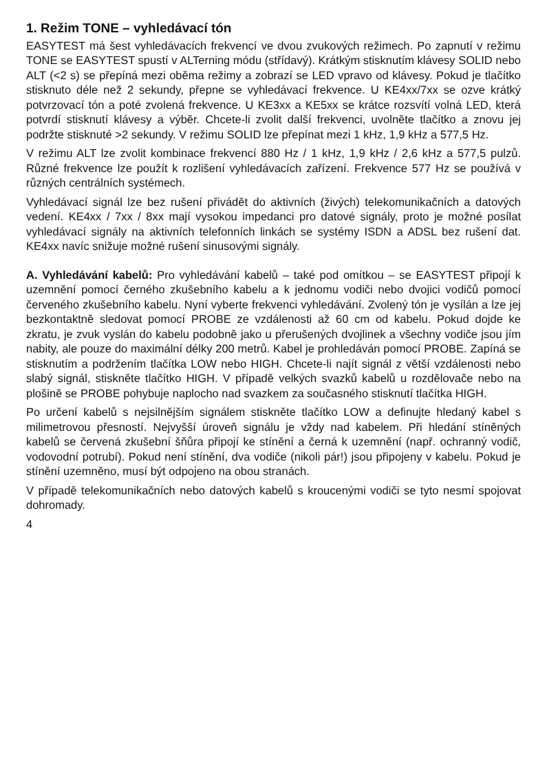1. Režim TONE – vyhledávací tón
EASYTEST má šest vyhledávacích frekvencí ve dvou zvukových režimech. Po zapnutí v režimu TONE se EASYTEST spustí v ALTerning módu (střídavý). Krátkým stisknutím klávesy SOLID nebo ALT (<2 s) se přepíná mezi oběma režimy a zobrazí se LED vpravo od klávesy. Pokud je tlačítko stisknuto déle než 2 sekundy, přepne se vyhledávací frekvence. U KE4xx/7xx se ozve krátký potvrzovací tón a poté zvolená frekvence. U KE3xx a KE5xx se krátce rozsvítí volná LED, která potvrdí stisknutí klávesy a výběr. Chcete-li zvolit další frekvenci, uvolněte tlačítko a znovu jej podržte stisknuté >2 sekundy. V režimu SOLID lze přepínat mezi 1 kHz, 1,9 kHz a 577,5 Hz.
V režimu ALT lze zvolit kombinace frekvencí 880 Hz / 1 kHz, 1,9 kHz / 2,6 kHz a 577,5 pulzů. Různé frekvence lze použít k rozlišení vyhledávacích zařízení. Frekvence 577 Hz se používá v různých centrálních systémech.
Vyhledávací signál lze bez rušení přivádět do aktivních (živých) telekomunikačních a datových vedení. KE4xx / 7xx / 8xx mají vysokou impedanci pro datové signály, proto je možné posílat vyhledávací signály na aktivních telefonních linkách se systémy ISDN a ADSL bez rušení dat. KE4xx navíc snižuje možné rušení sinusovými signály.
A. Vyhledávání kabelů: Pro vyhledávání kabelů – také pod omítkou – se EASYTEST připojí k uzemnění pomocí černého zkušebního kabelu a k jednomu vodiči nebo dvojici vodičů pomocí červeného zkušebního kabelu. Nyní vyberte frekvenci vyhledávání. Zvolený tón je vysílán a lze jej bezkontaktně sledovat pomocí PROBE ze vzdálenosti až 60 cm od kabelu. Pokud dojde ke zkratu, je zvuk vyslán do kabelu podobně jako u přerušených dvojlinek a všechny vodiče jsou jím nabity, ale pouze do maximální délky 200 metrů. Kabel je prohledáván pomocí PROBE. Zapíná se stisknutím a podržením tlačítka LOW nebo HIGH. Chcete-li najít signál z větší vzdálenosti nebo slabý signál, stiskněte tlačítko HIGH. V případě velkých svazků kabelů u rozdělovače nebo na plošině se PROBE pohybuje naplocho nad svazkem za současného stisknutí tlačítka HIGH.
Po určení kabelů s nejsilnějším signálem stiskněte tlačítko LOW a definujte hledaný kabel s milimetrovou přesností. Nejvyšší úroveň signálu je vždy nad kabelem. Při hledání stíněných kabelů se červená zkušební šňůra připojí ke stínění a černá k uzemnění (např. ochranný vodič, vodovodní potrubí). Pokud není stínění, dva vodiče (nikoli pár!) jsou připojeny v kabelu. Pokud je stínění uzemněno, musí být odpojeno na obou stranách.
V případě telekomunikačních nebo datových kabelů s kroucenými vodiči se tyto nesmí spojovat dohromady.
4